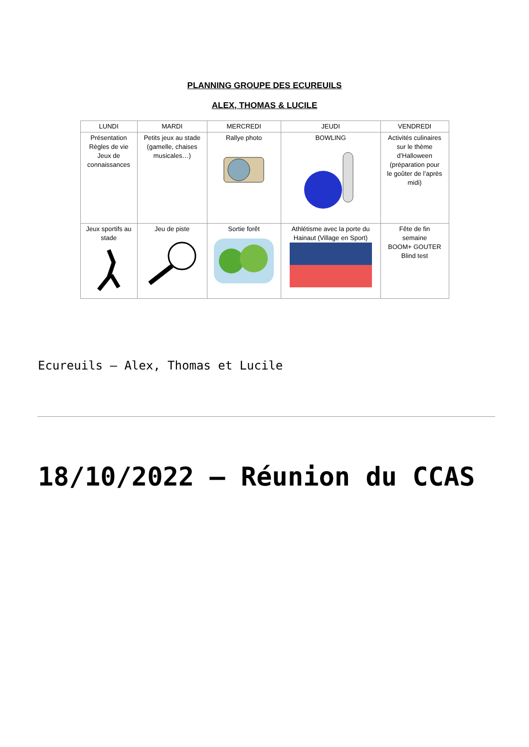PLANNING GROUPE DES ECUREUILS
ALEX, THOMAS & LUCILE
| LUNDI | MARDI | MERCREDI | JEUDI | VENDREDI |
| --- | --- | --- | --- | --- |
| Présentation Règles de vie Jeux de connaissances | Petits jeux au stade (gamelle, chaises musicales…) | Rallye photo | BOWLING | Activités culinaires sur le thème d’Halloween (préparation pour le goûter de l’après midi) |
| Jeux sportifs au stade | Jeu de piste | Sortie forêt | Athlétisme avec la porte du Hainaut (Village en Sport) | Fête de fin semaine BOOM+ GOUTER Blind test |
Ecureuils – Alex, Thomas et Lucile
18/10/2022 – Réunion du CCAS